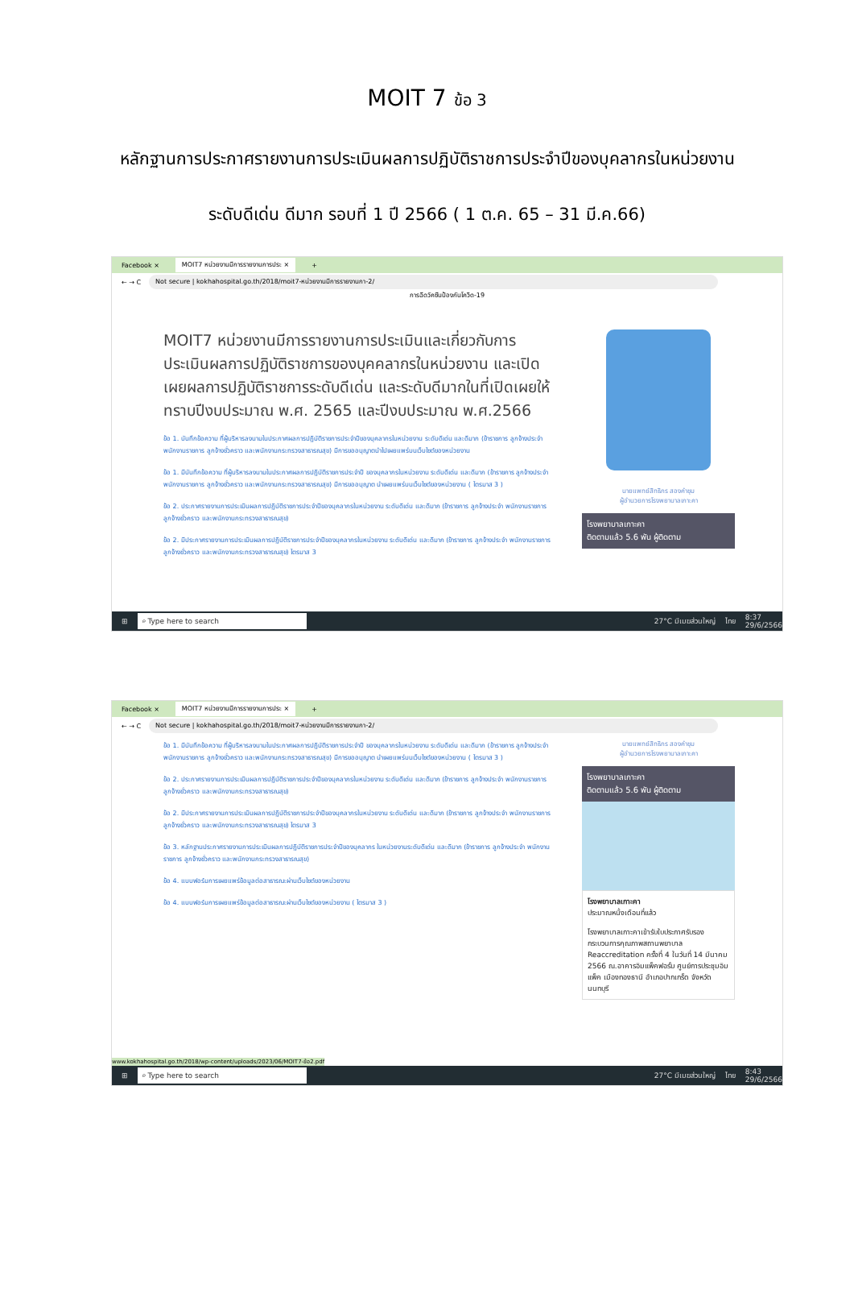MOIT 7 ข้อ 3
หลักฐานการประกาศรายงานการประเมินผลการปฏิบัติราชการประจำปีของบุคลากรในหน่วยงาน
ระดับดีเด่น ดีมาก รอบที่ 1 ปี 2566 ( 1 ต.ค. 65 – 31 มี.ค.66)
Facebook × MOIT7 หน่วยงานมีการรายงานการประ × +
← → C Not secure | kokhahospital.go.th/2018/moit7-หน่วยงานมีการรายงานกา-2/
การฉีดวัคซีนป้องกันโควิด-19
MOIT7 หน่วยงานมีการรายงานการประเมินและเกี่ยวกับการประเมินผลการปฏิบัติราชการของบุคคลากรในหน่วยงาน และเปิดเผยผลการปฏิบัติราชการระดับดีเด่น และระดับดีมากในที่เปิดเผยให้ทราบปีงบประมาณ พ.ศ. 2565 และปีงบประมาณ พ.ศ.2566
ข้อ 1. บันทึกข้อความ ที่ผู้บริหารลงนามในประกาศผลการปฏิบัติราชการประจำปีของบุคลากรในหน่วยงาน ระดับดีเด่น และดีมาก (ข้าราชการ ลูกจ้างประจำ พนักงานราชการ ลูกจ้างชั่วคราว และพนักงานกระทรวงสาธารณสุข) มีการขออนุญาตนำไปเผยแพร่บนเว็บไซต์ของหน่วยงาน
ข้อ 1. มีบันทึกข้อความ ที่ผู้บริหารลงนามในประกาศผลการปฏิบัติราชการประจำปี ของบุคลากรในหน่วยงาน ระดับดีเด่น และดีมาก (ข้าราชการ ลูกจ้างประจำ พนักงานราชการ ลูกจ้างชั่วคราว และพนักงานกระทรวงสาธารณสุข) มีการขออนุญาต นำเผยแพร่บนเว็บไซต์ของหน่วยงาน ( ไตรมาส 3 )
ข้อ 2. ประกาศรายงานการประเมินผลการปฏิบัติราชการประจำปีของบุคลากรในหน่วยงาน ระดับดีเด่น และดีมาก (ข้าราชการ ลูกจ้างประจำ พนักงานราชการ ลูกจ้างชั่วคราว และพนักงานกระทรวงสาธารณสุข)
ข้อ 2. มีประกาศรายงานการประเมินผลการปฏิบัติราชการประจำปีของบุคลากรในหน่วยงาน ระดับดีเด่น และดีมาก (ข้าราชการ ลูกจ้างประจำ พนักงานราชการ ลูกจ้างชั่วคราว และพนักงานกระทรวงสาธารณสุข) ไตรมาส 3
นายแพทย์สิทธิกร สองคำชุม
ผู้อำนวยการโรงพยาบาลเกาะคา
โรงพยาบาลเกาะคา
ติดตามแล้ว 5.6 พัน ผู้ติดตาม
⊞ ⌕ Type here to search 27°C มีเมฆส่วนใหญ่ ไทย 8:37
29/6/2566
Facebook × MOIT7 หน่วยงานมีการรายงานการประ × +
← → C Not secure | kokhahospital.go.th/2018/moit7-หน่วยงานมีการรายงานกา-2/
ข้อ 1. มีบันทึกข้อความ ที่ผู้บริหารลงนามในประกาศผลการปฏิบัติราชการประจำปี ของบุคลากรในหน่วยงาน ระดับดีเด่น และดีมาก (ข้าราชการ ลูกจ้างประจำ พนักงานราชการ ลูกจ้างชั่วคราว และพนักงานกระทรวงสาธารณสุข) มีการขออนุญาต นำเผยแพร่บนเว็บไซต์ของหน่วยงาน ( ไตรมาส 3 )
ข้อ 2. ประกาศรายงานการประเมินผลการปฏิบัติราชการประจำปีของบุคลากรในหน่วยงาน ระดับดีเด่น และดีมาก (ข้าราชการ ลูกจ้างประจำ พนักงานราชการ ลูกจ้างชั่วคราว และพนักงานกระทรวงสาธารณสุข)
ข้อ 2. มีประกาศรายงานการประเมินผลการปฏิบัติราชการประจำปีของบุคลากรในหน่วยงาน ระดับดีเด่น และดีมาก (ข้าราชการ ลูกจ้างประจำ พนักงานราชการ ลูกจ้างชั่วคราว และพนักงานกระทรวงสาธารณสุข) ไตรมาส 3
ข้อ 3. หลักฐานประกาศรายงานการประเมินผลการปฏิบัติราชการประจำปีของบุคลากร ในหน่วยงานระดับดีเด่น และดีมาก (ข้าราชการ ลูกจ้างประจำ พนักงานราชการ ลูกจ้างชั่วคราว และพนักงานกระทรวงสาธารณสุข)
ข้อ 4. แบบฟอร์มการเผยแพร่ข้อมูลต่อสาธารณะผ่านเว็บไซต์ของหน่วยงาน
ข้อ 4. แบบฟอร์มการเผยแพร่ข้อมูลต่อสาธารณะผ่านเว็บไซต์ของหน่วยงาน ( ไตรมาส 3 )
นายแพทย์สิทธิกร สองคำชุม
ผู้อำนวยการโรงพยาบาลเกาะคา
โรงพยาบาลเกาะคา
ติดตามแล้ว 5.6 พัน ผู้ติดตาม
โรงพยาบาลเกาะคา
ประมาณหนึ่งเดือนที่แล้ว
โรงพยาบาลเกาะคาเข้ารับใบประกาศรับรองกระบวนการคุณภาพสถานพยาบาล Reaccreditation ครั้งที่ 4 ในวันที่ 14 มีนาคม 2566 ณ.อาคารอิมแพ็คฟอรั่ม ศูนย์การประชุมอิมแพ็ค เมืองทองธานี อำเภอปากเกร็ด จังหวัดนนทบุรี
www.kokhahospital.go.th/2018/wp-content/uploads/2023/06/MOIT7-ข้อ2.pdf
⊞ ⌕ Type here to search 27°C มีเมฆส่วนใหญ่ ไทย 8:43
29/6/2566